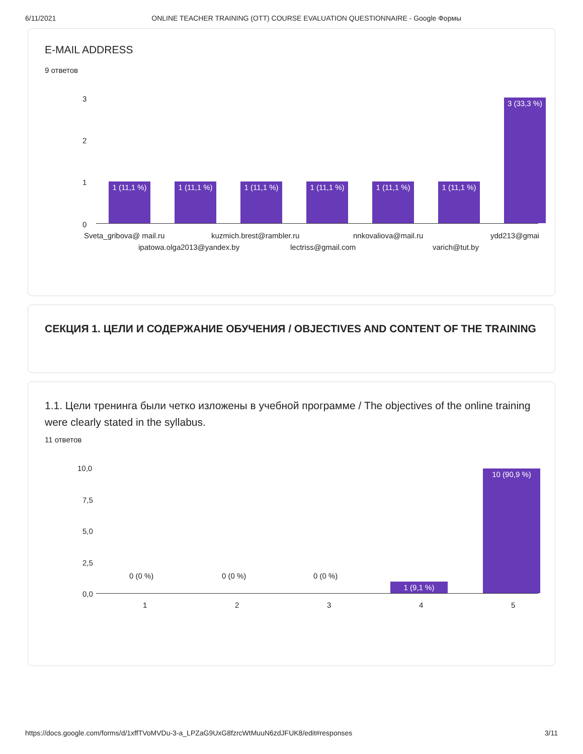6/11/2021 ONLINE TEACHER TRAINING (OTT) COURSE EVALUATION QUESTIONNAIRE - Google Формы
E-MAIL ADDRESS
9 ответов
3
2
1
0
1 (11,1 %)
1 (11,1 %)
1 (11,1 %)
1 (11,1 %)
1 (11,1 %)
1 (11,1 %)
3 (33,3 %)
Sveta_gribova@ mail.ru kuzmich.brest@rambler.ru nnkovaliova@mail.ru ydd213@gmai
ipatowa.olga2013@yandex.by lectriss@gmail.com varich@tut.by
СЕКЦИЯ 1. ЦЕЛИ И СОДЕРЖАНИЕ ОБУЧЕНИЯ / OBJECTIVES AND CONTENT OF THE TRAINING
1.1. Цели тренинга были четко изложены в учебной программе / The objectives of the online training were clearly stated in the syllabus.
11 ответов
10,0
7,5
5,0
2,5
0,0
0 (0 %) 0 (0 %) 0 (0 %)
1 (9,1 %)
10 (90,9 %)
1 2 3 4 5
https://docs.google.com/forms/d/1xffTVoMVDu-3-a_LPZaG9UxG8fzrcWtMuuN6zdJFUK8/edit#responses 3/11